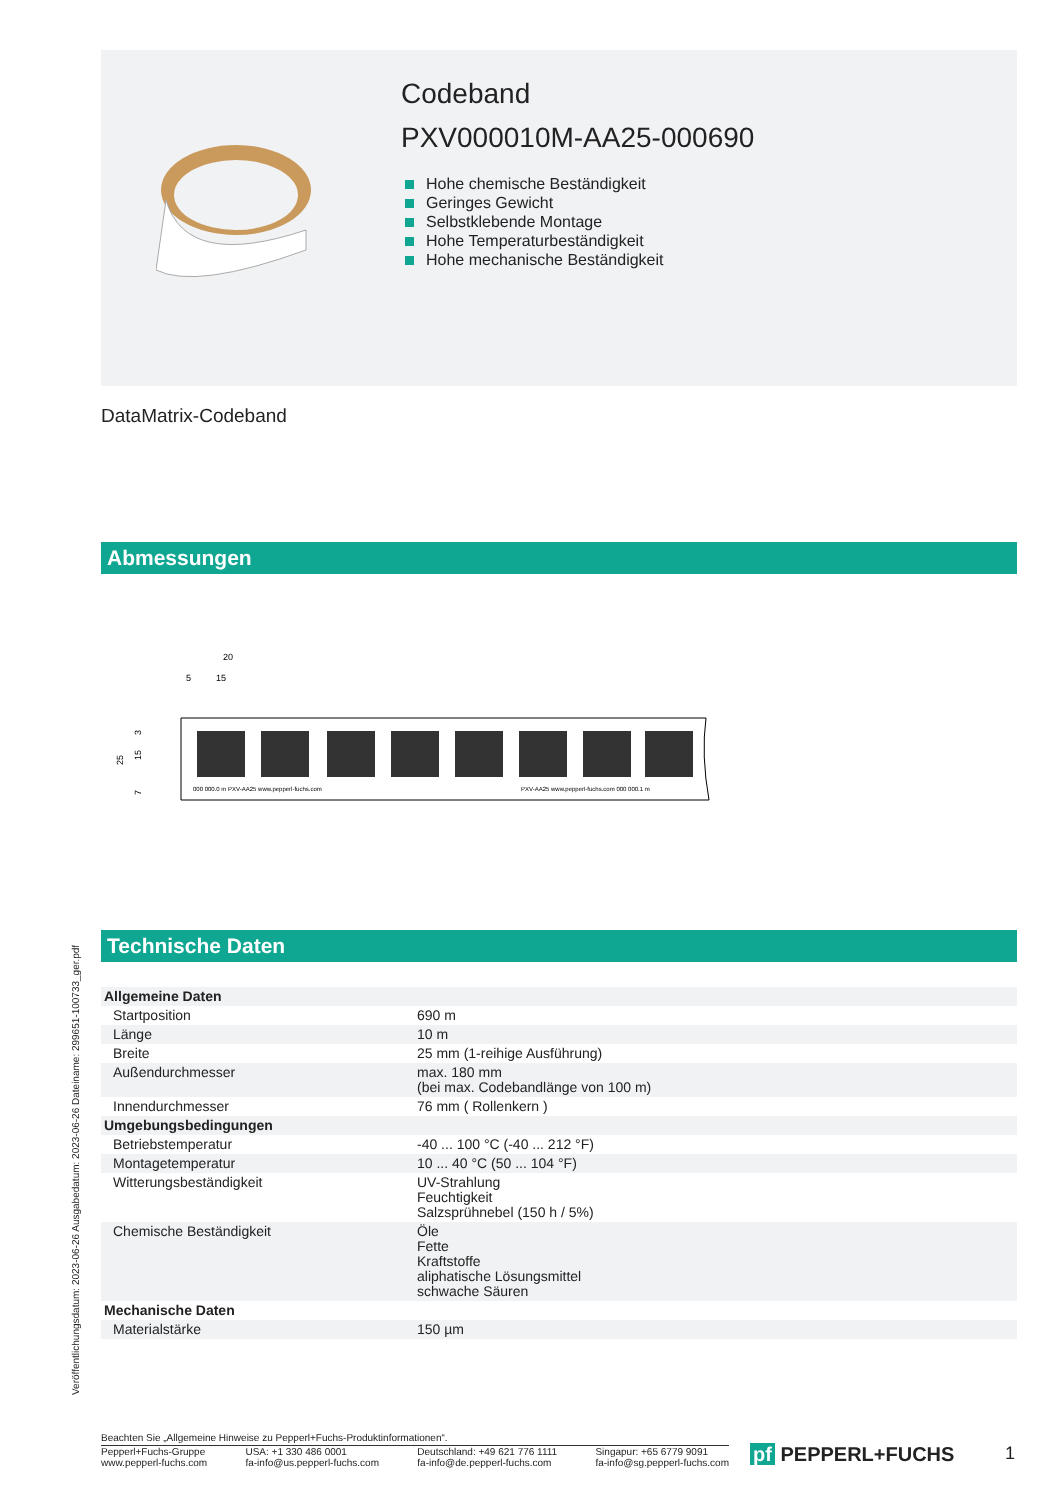Codeband
PXV000010M-AA25-000690
Hohe chemische Beständigkeit
Geringes Gewicht
Selbstklebende Montage
Hohe Temperaturbeständigkeit
Hohe mechanische Beständigkeit
DataMatrix-Codeband
Abmessungen
20
5
15
3
25
15
7
000 000.0 m PXV-AA25 www.pepperl-fuchs.com
PXV-AA25 www.pepperl-fuchs.com 000 000.1 m
Technische Daten
Veröffentlichungsdatum: 2023-06-26 Ausgabedatum: 2023-06-26 Dateiname: 299651-100733_ger.pdf
| Allgemeine Daten | |
| Startposition | 690 m |
| Länge | 10 m |
| Breite | 25 mm (1-reihige Ausführung) |
| Außendurchmesser | max. 180 mm (bei max. Codebandlänge von 100 m) |
| Innendurchmesser | 76 mm ( Rollenkern ) |
| Umgebungsbedingungen | |
| Betriebstemperatur | -40 ... 100 °C (-40 ... 212 °F) |
| Montagetemperatur | 10 ... 40 °C (50 ... 104 °F) |
| Witterungsbeständigkeit | UV-Strahlung Feuchtigkeit Salzsprühnebel (150 h / 5%) |
| Chemische Beständigkeit | Öle Fette Kraftstoffe aliphatische Lösungsmittel schwache Säuren |
| Mechanische Daten | |
| Materialstärke | 150 µm |
Beachten Sie „Allgemeine Hinweise zu Pepperl+Fuchs-Produktinformationen“.
Pepperl+Fuchs-Gruppe
www.pepperl-fuchs.com
USA: +1 330 486 0001
fa-info@us.pepperl-fuchs.com
Deutschland: +49 621 776 1111
fa-info@de.pepperl-fuchs.com
Singapur: +65 6779 9091
fa-info@sg.pepperl-fuchs.com
pf PEPPERL+FUCHS 1